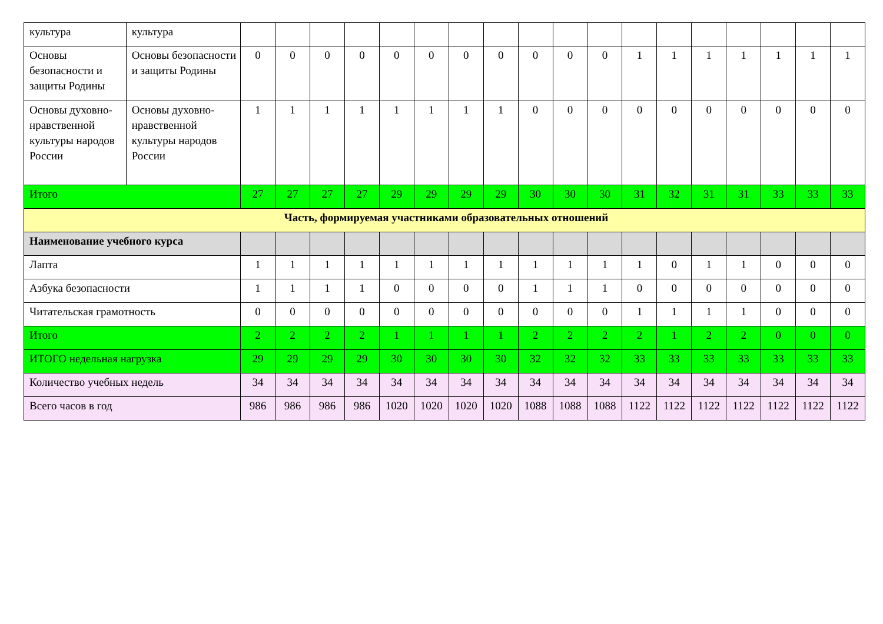| культура | культура | | | | | | | | | | | | | | | | | | |
| Основы безопасности и защиты Родины | Основы безопасности и защиты Родины | 0 | 0 | 0 | 0 | 0 | 0 | 0 | 0 | 0 | 0 | 0 | 1 | 1 | 1 | 1 | 1 | 1 | 1 |
| Основы духовно-нравственной культуры народов России | Основы духовно-нравственной культуры народов России | 1 | 1 | 1 | 1 | 1 | 1 | 1 | 1 | 0 | 0 | 0 | 0 | 0 | 0 | 0 | 0 | 0 | 0 |
| Итого | | 27 | 27 | 27 | 27 | 29 | 29 | 29 | 29 | 30 | 30 | 30 | 31 | 32 | 31 | 31 | 33 | 33 | 33 |
| Часть, формируемая участниками образовательных отношений | | | | | | | | | | | | | | | | | | | |
| Наименование учебного курса | | | | | | | | | | | | | | | | | | | |
| Лапта | | 1 | 1 | 1 | 1 | 1 | 1 | 1 | 1 | 1 | 1 | 1 | 1 | 0 | 1 | 1 | 0 | 0 | 0 |
| Азбука безопасности | | 1 | 1 | 1 | 1 | 0 | 0 | 0 | 0 | 1 | 1 | 1 | 0 | 0 | 0 | 0 | 0 | 0 | 0 |
| Читательская грамотность | | 0 | 0 | 0 | 0 | 0 | 0 | 0 | 0 | 0 | 0 | 0 | 1 | 1 | 1 | 1 | 0 | 0 | 0 |
| Итого | | 2 | 2 | 2 | 2 | 1 | 1 | 1 | 1 | 2 | 2 | 2 | 2 | 1 | 2 | 2 | 0 | 0 | 0 |
| ИТОГО недельная нагрузка | | 29 | 29 | 29 | 29 | 30 | 30 | 30 | 30 | 32 | 32 | 32 | 33 | 33 | 33 | 33 | 33 | 33 | 33 |
| Количество учебных недель | | 34 | 34 | 34 | 34 | 34 | 34 | 34 | 34 | 34 | 34 | 34 | 34 | 34 | 34 | 34 | 34 | 34 | 34 |
| Всего часов в год | | 986 | 986 | 986 | 986 | 1020 | 1020 | 1020 | 1020 | 1088 | 1088 | 1088 | 1122 | 1122 | 1122 | 1122 | 1122 | 1122 | 1122 |